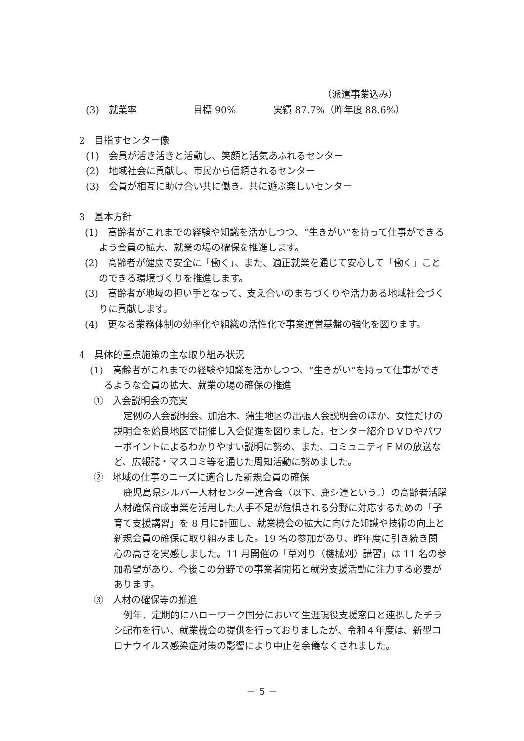（派遣事業込み）
(3)　就業率　　　　　　目標 90%　　　　実績 87.7%（昨年度 88.6%）
2　目指すセンター像
(1)　会員が活き活きと活動し、笑顔と活気あふれるセンター
(2)　地域社会に貢献し、市民から信頼されるセンター
(3)　会員が相互に助け合い共に働き、共に遊ぶ楽しいセンター
3　基本方針
(1)　高齢者がこれまでの経験や知識を活かしつつ、“生きがい”を持って仕事ができるよう会員の拡大、就業の場の確保を推進します。
(2)　高齢者が健康で安全に「働く」、また、適正就業を通じて安心して「働く」ことのできる環境づくりを推進します。
(3)　高齢者が地域の担い手となって、支え合いのまちづくりや活力ある地域社会づくりに貢献します。
(4)　更なる業務体制の効率化や組織の活性化で事業運営基盤の強化を図ります。
4　具体的重点施策の主な取り組み状況
(1)　高齢者がこれまでの経験や知識を活かしつつ、“生きがい”を持って仕事ができるような会員の拡大、就業の場の確保の推進
①　入会説明会の充実
定例の入会説明会、加治木、蒲生地区の出張入会説明会のほか、女性だけの説明会を姶良地区で開催し入会促進を図りました。センター紹介ＤＶＤやパワーポイントによるわかりやすい説明に努め、また、コミュニティＦＭの放送など、広報誌・マスコミ等を通じた周知活動に努めました。
②　地域の仕事のニーズに適合した新規会員の確保
鹿児島県シルバー人材センター連合会（以下、鹿シ連という。）の高齢者活躍人材確保育成事業を活用した人手不足が危惧される分野に対応するための「子育て支援講習」を 8 月に計画し、就業機会の拡大に向けた知識や技術の向上と新規会員の確保に取り組みました。19 名の参加があり、昨年度に引き続き関心の高さを実感しました。11 月開催の「草刈り（機械刈）講習」は 11 名の参加希望があり、今後この分野での事業者開拓と就労支援活動に注力する必要があります。
③　人材の確保等の推進
例年、定期的にハローワーク国分において生涯現役支援窓口と連携したチラシ配布を行い、就業機会の提供を行っておりましたが、令和４年度は、新型コロナウイルス感染症対策の影響により中止を余儀なくされました。
－ 5 －